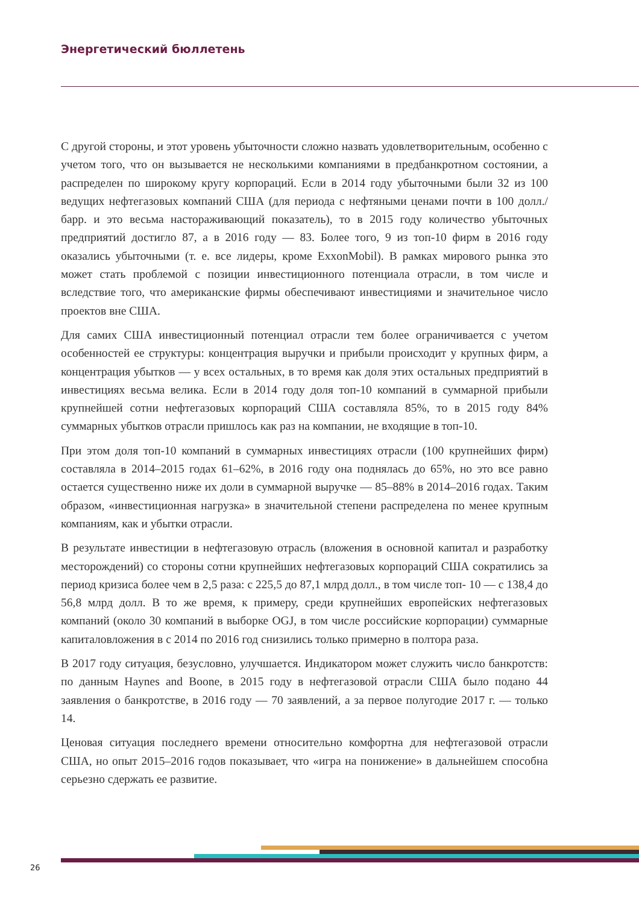Энергетический бюллетень
С другой стороны, и этот уровень убыточности сложно назвать удовлетворительным, особенно с учетом того, что он вызывается не несколькими компаниями в предбанкротном состоянии, а распределен по широкому кругу корпораций. Если в 2014 году убыточными были 32 из 100 ведущих нефтегазовых компаний США (для периода с нефтяными ценами почти в 100 долл./барр. и это весьма настораживающий показатель), то в 2015 году количество убыточных предприятий достигло 87, а в 2016 году — 83. Более того, 9 из топ-10 фирм в 2016 году оказались убыточными (т. е. все лидеры, кроме ExxonMobil). В рамках мирового рынка это может стать проблемой с позиции инвестиционного потенциала отрасли, в том числе и вследствие того, что американские фирмы обеспечивают инвестициями и значительное число проектов вне США.
Для самих США инвестиционный потенциал отрасли тем более ограничивается с учетом особенностей ее структуры: концентрация выручки и прибыли происходит у крупных фирм, а концентрация убытков — у всех остальных, в то время как доля этих остальных предприятий в инвестициях весьма велика. Если в 2014 году доля топ-10 компаний в суммарной прибыли крупнейшей сотни нефтегазовых корпораций США составляла 85%, то в 2015 году 84% суммарных убытков отрасли пришлось как раз на компании, не входящие в топ-10.
При этом доля топ-10 компаний в суммарных инвестициях отрасли (100 крупнейших фирм) составляла в 2014–2015 годах 61–62%, в 2016 году она поднялась до 65%, но это все равно остается существенно ниже их доли в суммарной выручке — 85–88% в 2014–2016 годах. Таким образом, «инвестиционная нагрузка» в значительной степени распределена по менее крупным компаниям, как и убытки отрасли.
В результате инвестиции в нефтегазовую отрасль (вложения в основной капитал и разработку месторождений) со стороны сотни крупнейших нефтегазовых корпораций США сократились за период кризиса более чем в 2,5 раза: с 225,5 до 87,1 млрд долл., в том числе топ- 10 — с 138,4 до 56,8 млрд долл. В то же время, к примеру, среди крупнейших европейских нефтегазовых компаний (около 30 компаний в выборке OGJ, в том числе российские корпорации) суммарные капиталовложения в с 2014 по 2016 год снизились только примерно в полтора раза.
В 2017 году ситуация, безусловно, улучшается. Индикатором может служить число банкротств: по данным Haynes and Boone, в 2015 году в нефтегазовой отрасли США было подано 44 заявления о банкротстве, в 2016 году — 70 заявлений, а за первое полугодие 2017 г. — только 14.
Ценовая ситуация последнего времени относительно комфортна для нефтегазовой отрасли США, но опыт 2015–2016 годов показывает, что «игра на понижение» в дальнейшем способна серьезно сдержать ее развитие.
26